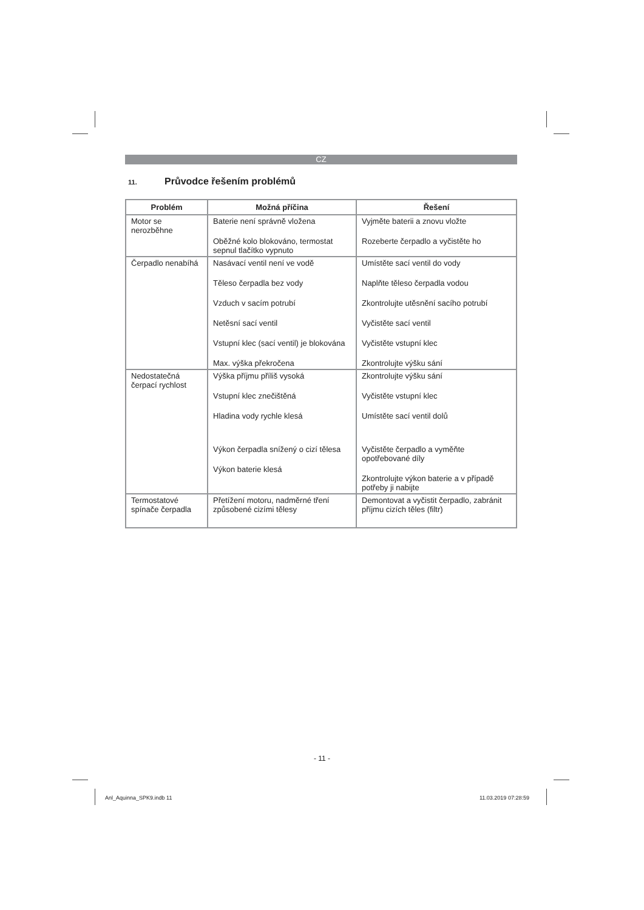CZ
11. Průvodce řešením problémů
| Problém | Možná příčina | Řešení |
| --- | --- | --- |
| Motor se nerozběhne | Baterie není správně vložena Oběžné kolo blokováno, termostat sepnul tlačítko vypnuto | Vyjměte baterii a znovu vložte Rozeberte čerpadlo a vyčistěte ho |
| Čerpadlo nenabíhá | Nasávací ventil není ve vodě Těleso čerpadla bez vody Vzduch v sacím potrubí Netěsní sací ventil Vstupní klec (sací ventil) je blokována Max. výška překročena | Umístěte sací ventil do vody Naplňte těleso čerpadla vodou Zkontrolujte utěsnění sacího potrubí Vyčistěte sací ventil Vyčistěte vstupní klec Zkontrolujte výšku sání |
| Nedostatečná čerpací rychlost | Výška příjmu příliš vysoká Vstupní klec znečištěná Hladina vody rychle klesá Výkon čerpadla snížený o cizí tělesa Výkon baterie klesá | Zkontrolujte výšku sání Vyčistěte vstupní klec Umístěte sací ventil dolů Vyčistěte čerpadlo a vyměňte opotřebované díly Zkontrolujte výkon baterie a v případě potřeby ji nabijte |
| Termostatové spínače čerpadla | Přetížení motoru, nadměrné tření způsobené cizími tělesy | Demontovat a vyčistit čerpadlo, zabránit příjmu cizích těles (filtr) |
- 11 -
Anl_Aquinna_SPK9.indb 11 11.03.2019 07:28:59